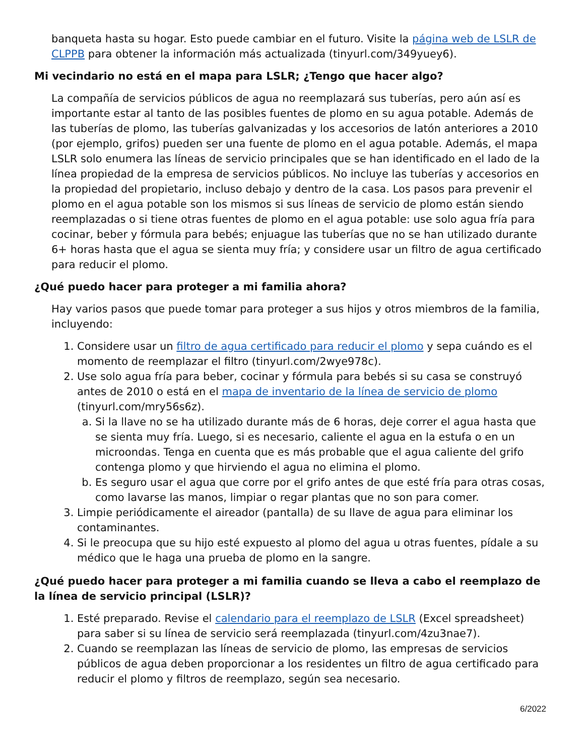banqueta hasta su hogar. Esto puede cambiar en el futuro. Visite la página web de LSLR de CLPPB para obtener la información más actualizada (tinyurl.com/349yuey6).
Mi vecindario no está en el mapa para LSLR; ¿Tengo que hacer algo?
La compañía de servicios públicos de agua no reemplazará sus tuberías, pero aún así es importante estar al tanto de las posibles fuentes de plomo en su agua potable. Además de las tuberías de plomo, las tuberías galvanizadas y los accesorios de latón anteriores a 2010 (por ejemplo, grifos) pueden ser una fuente de plomo en el agua potable. Además, el mapa LSLR solo enumera las líneas de servicio principales que se han identificado en el lado de la línea propiedad de la empresa de servicios públicos. No incluye las tuberías y accesorios en la propiedad del propietario, incluso debajo y dentro de la casa. Los pasos para prevenir el plomo en el agua potable son los mismos si sus líneas de servicio de plomo están siendo reemplazadas o si tiene otras fuentes de plomo en el agua potable: use solo agua fría para cocinar, beber y fórmula para bebés; enjuague las tuberías que no se han utilizado durante 6+ horas hasta que el agua se sienta muy fría; y considere usar un filtro de agua certificado para reducir el plomo.
¿Qué puedo hacer para proteger a mi familia ahora?
Hay varios pasos que puede tomar para proteger a sus hijos y otros miembros de la familia, incluyendo:
1. Considere usar un filtro de agua certificado para reducir el plomo y sepa cuándo es el momento de reemplazar el filtro (tinyurl.com/2wye978c).
2. Use solo agua fría para beber, cocinar y fórmula para bebés si su casa se construyó antes de 2010 o está en el mapa de inventario de la línea de servicio de plomo (tinyurl.com/mry56s6z).
a. Si la llave no se ha utilizado durante más de 6 horas, deje correr el agua hasta que se sienta muy fría. Luego, si es necesario, caliente el agua en la estufa o en un microondas. Tenga en cuenta que es más probable que el agua caliente del grifo contenga plomo y que hirviendo el agua no elimina el plomo.
b. Es seguro usar el agua que corre por el grifo antes de que esté fría para otras cosas, como lavarse las manos, limpiar o regar plantas que no son para comer.
3. Limpie periódicamente el aireador (pantalla) de su llave de agua para eliminar los contaminantes.
4. Si le preocupa que su hijo esté expuesto al plomo del agua u otras fuentes, pídale a su médico que le haga una prueba de plomo en la sangre.
¿Qué puedo hacer para proteger a mi familia cuando se lleva a cabo el reemplazo de la línea de servicio principal (LSLR)?
1. Esté preparado. Revise el calendario para el reemplazo de LSLR (Excel spreadsheet) para saber si su línea de servicio será reemplazada (tinyurl.com/4zu3nae7).
2. Cuando se reemplazan las líneas de servicio de plomo, las empresas de servicios públicos de agua deben proporcionar a los residentes un filtro de agua certificado para reducir el plomo y filtros de reemplazo, según sea necesario.
6/2022